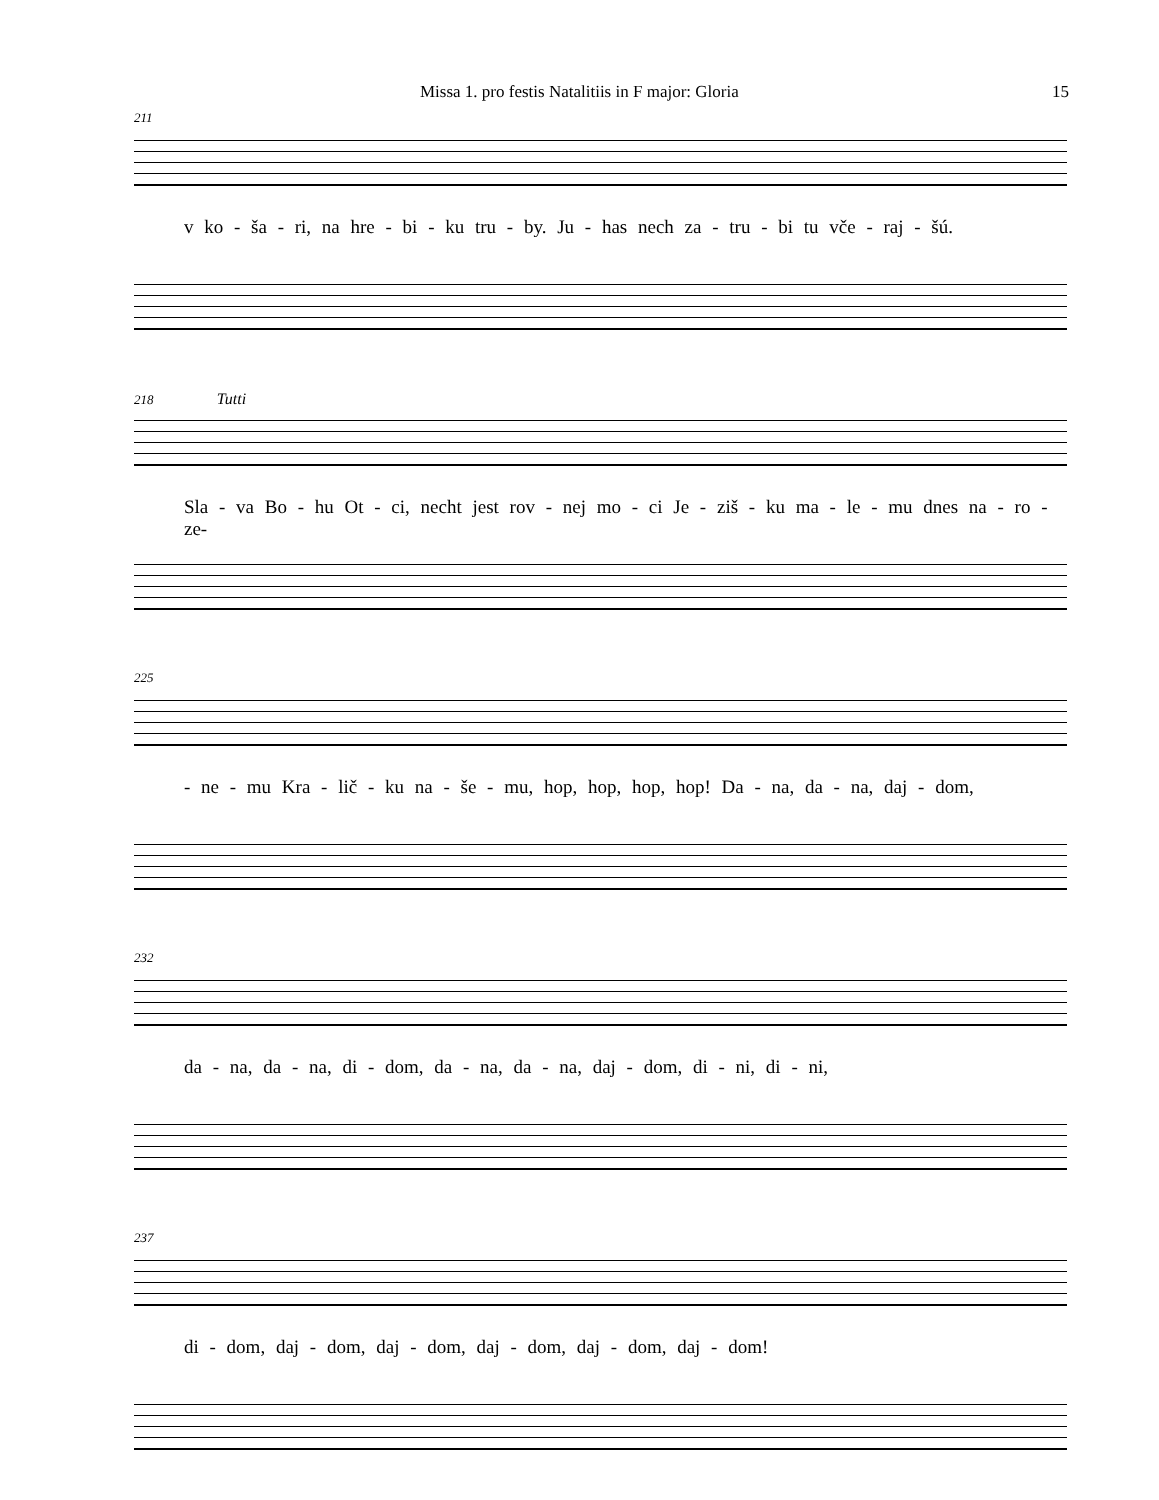Missa 1. pro festis Natalitiis in F major: Gloria 15
211
v ko - ša - ri, na hre - bi - ku tru - by. Ju - has nech za - tru - bi tu vče - raj - šú.
218 Tutti
Sla - va Bo - hu Ot - ci, necht jest rov - nej mo - ci Je - ziš - ku ma - le - mu dnes na - ro - ze-
225
- ne - mu Kra - lič - ku na - še - mu, hop, hop, hop, hop! Da - na, da - na, daj - dom,
232
da - na, da - na, di - dom, da - na, da - na, daj - dom, di - ni, di - ni,
237
di - dom, daj - dom, daj - dom, daj - dom, daj - dom, daj - dom!